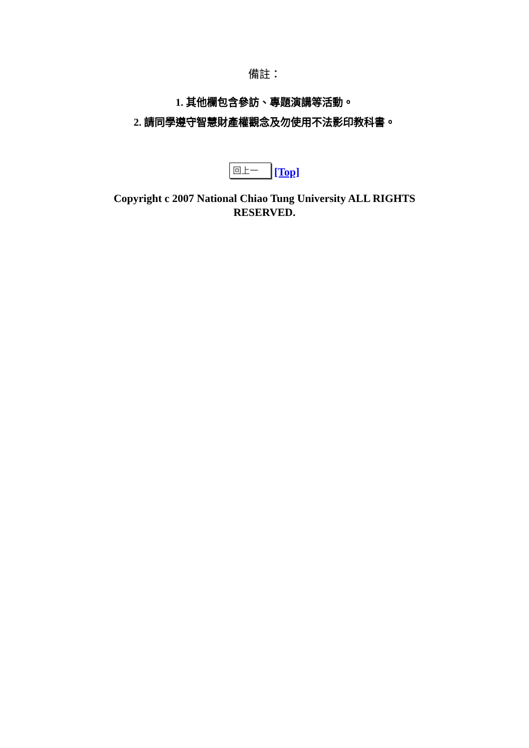備註：
1. 其他欄包含參訪、專題演講等活動。
2. 請同學遵守智慧財產權觀念及勿使用不法影印教科書。
回上一 [Top]
Copyright c 2007 National Chiao Tung University ALL RIGHTS RESERVED.